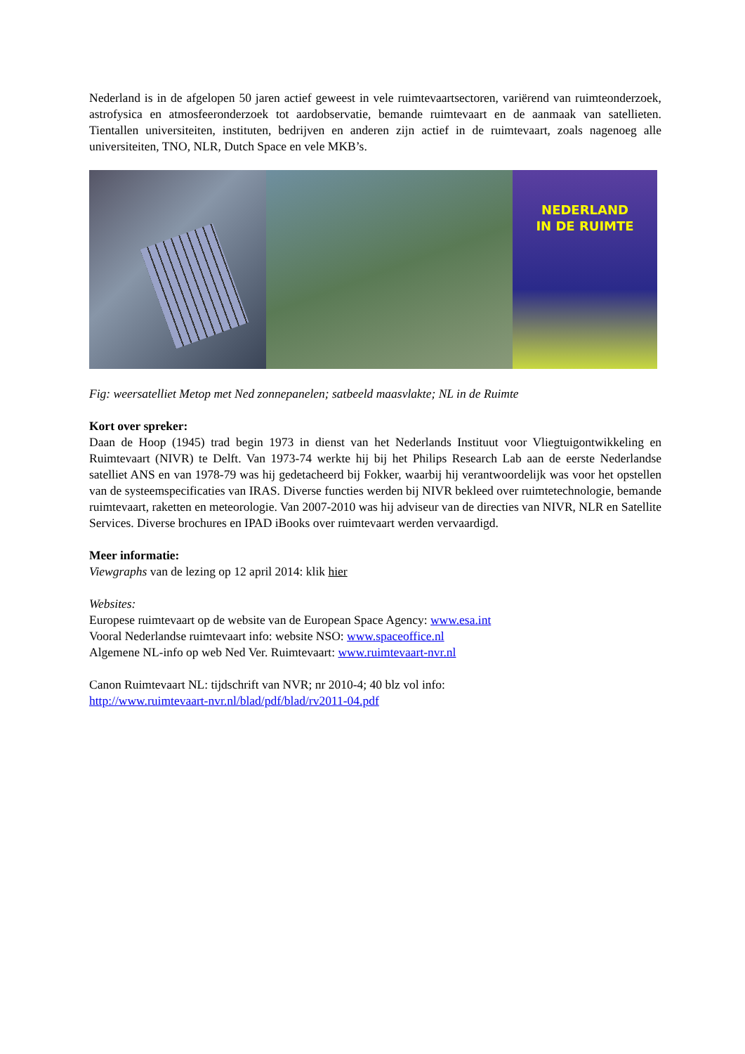Nederland is in de afgelopen 50 jaren actief geweest in vele ruimtevaartsectoren, variërend van ruimteonderzoek, astrofysica en atmosfeeronderzoek tot aardobservatie, bemande ruimtevaart en de aanmaak van satellieten. Tientallen universiteiten, instituten, bedrijven en anderen zijn actief in de ruimtevaart, zoals nagenoeg alle universiteiten, TNO, NLR, Dutch Space en vele MKB’s.
NEDERLAND
IN DE RUIMTE
Fig: weersatelliet Metop met Ned zonnepanelen; satbeeld maasvlakte; NL in de Ruimte
Kort over spreker:
Daan de Hoop (1945) trad begin 1973 in dienst van het Nederlands Instituut voor Vliegtuigontwikkeling en Ruimtevaart (NIVR) te Delft. Van 1973-74 werkte hij bij het Philips Research Lab aan de eerste Nederlandse satelliet ANS en van 1978-79 was hij gedetacheerd bij Fokker, waarbij hij verantwoordelijk was voor het opstellen van de systeemspecificaties van IRAS. Diverse functies werden bij NIVR bekleed over ruimtetechnologie, bemande ruimtevaart, raketten en meteorologie. Van 2007-2010 was hij adviseur van de directies van NIVR, NLR en Satellite Services. Diverse brochures en IPAD iBooks over ruimtevaart werden vervaardigd.
Meer informatie:
Viewgraphs van de lezing op 12 april 2014: klik hier
Websites:
Europese ruimtevaart op de website van de European Space Agency: www.esa.int
Vooral Nederlandse ruimtevaart info: website NSO: www.spaceoffice.nl
Algemene NL-info op web Ned Ver. Ruimtevaart: www.ruimtevaart-nvr.nl
Canon Ruimtevaart NL: tijdschrift van NVR; nr 2010-4; 40 blz vol info:
http://www.ruimtevaart-nvr.nl/blad/pdf/blad/rv2011-04.pdf